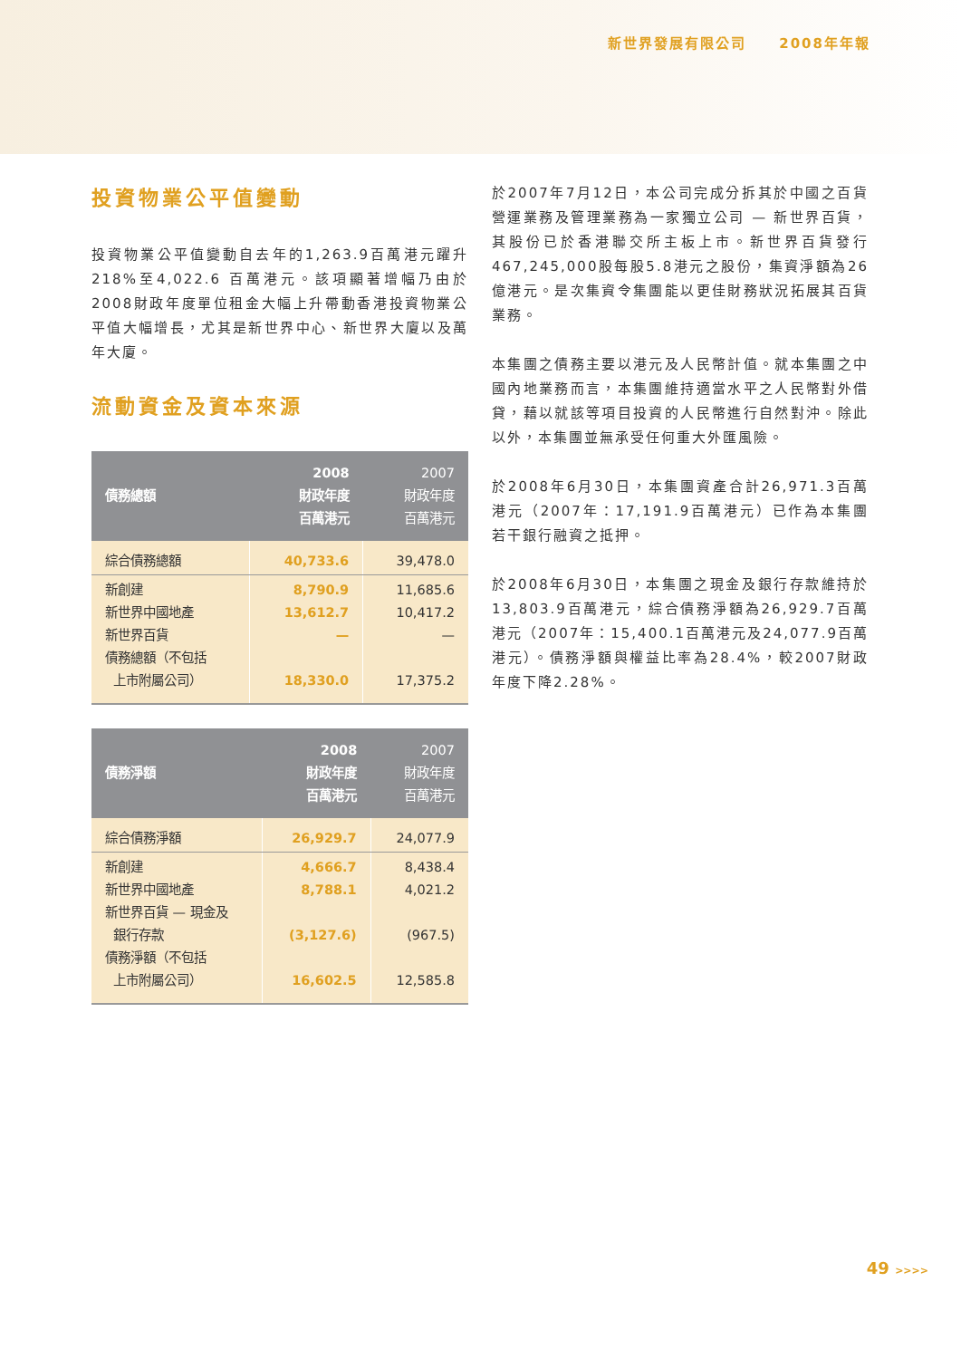新世界發展有限公司 2008年年報
投資物業公平值變動
投資物業公平值變動自去年的1,263.9百萬港元躍升218%至4,022.6 百萬港元。該項顯著增幅乃由於2008財政年度單位租金大幅上升帶動香港投資物業公平值大幅增長，尤其是新世界中心、新世界大廈以及萬年大廈。
流動資金及資本來源
| 債務總額 | 2008 財政年度 百萬港元 | 2007 財政年度 百萬港元 |
| --- | --- | --- |
| 綜合債務總額 | 40,733.6 | 39,478.0 |
| 新創建 新世界中國地產 新世界百貨 債務總額（不包括 上市附屬公司） | 8,790.9 13,612.7 — 18,330.0 | 11,685.6 10,417.2 — 17,375.2 |
| 債務淨額 | 2008 財政年度 百萬港元 | 2007 財政年度 百萬港元 |
| --- | --- | --- |
| 綜合債務淨額 | 26,929.7 | 24,077.9 |
| 新創建 新世界中國地產 新世界百貨 — 現金及 銀行存款 債務淨額（不包括 上市附屬公司） | 4,666.7 8,788.1 (3,127.6) 16,602.5 | 8,438.4 4,021.2 (967.5) 12,585.8 |
於2007年7月12日，本公司完成分拆其於中國之百貨營運業務及管理業務為一家獨立公司 — 新世界百貨，其股份已於香港聯交所主板上市。新世界百貨發行467,245,000股每股5.8港元之股份，集資淨額為26億港元。是次集資令集團能以更佳財務狀況拓展其百貨業務。
本集團之債務主要以港元及人民幣計值。就本集團之中國內地業務而言，本集團維持適當水平之人民幣對外借貸，藉以就該等項目投資的人民幣進行自然對沖。除此以外，本集團並無承受任何重大外匯風險。
於2008年6月30日，本集團資產合計26,971.3百萬港元（2007年：17,191.9百萬港元）已作為本集團若干銀行融資之抵押。
於2008年6月30日，本集團之現金及銀行存款維持於13,803.9百萬港元，綜合債務淨額為26,929.7百萬港元（2007年：15,400.1百萬港元及24,077.9百萬港元）。債務淨額與權益比率為28.4%，較2007財政年度下降2.28%。
49 >>>>